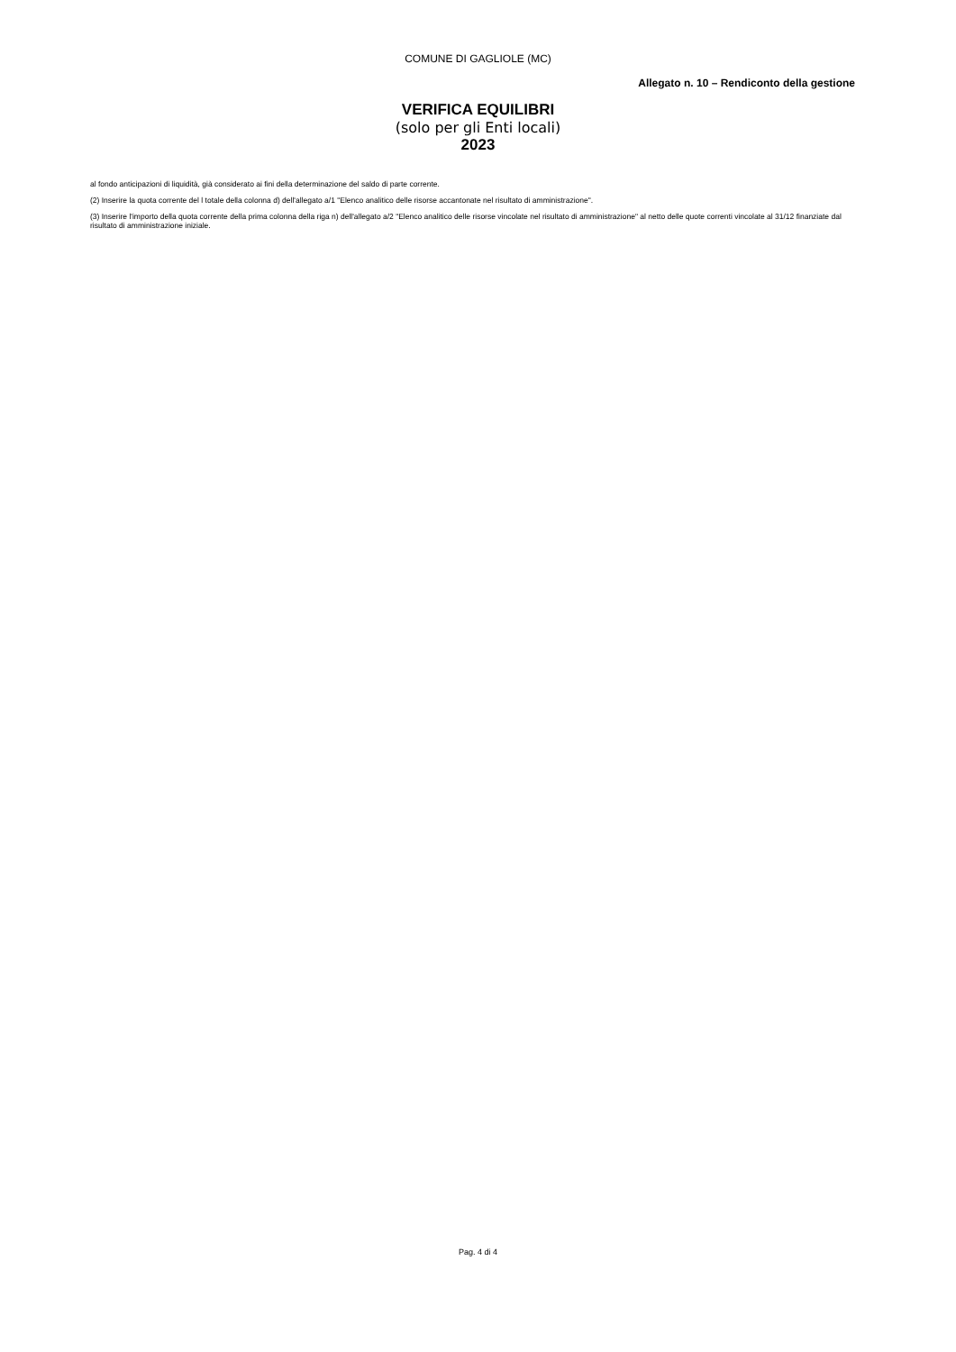COMUNE DI GAGLIOLE (MC)
Allegato n. 10 – Rendiconto della gestione
VERIFICA EQUILIBRI
(solo per gli Enti locali)
2023
al fondo anticipazioni di liquidità, già considerato ai fini della determinazione del saldo di parte corrente.
(2) Inserire la quota corrente del l totale della colonna d) dell'allegato a/1 "Elenco analitico delle risorse accantonate nel risultato di amministrazione".
(3) Inserire l'importo della quota corrente della prima colonna della riga n) dell'allegato a/2 "Elenco analitico delle risorse vincolate nel risultato di amministrazione" al netto delle quote correnti vincolate al 31/12 finanziate dal risultato di amministrazione iniziale.
Pag. 4 di 4